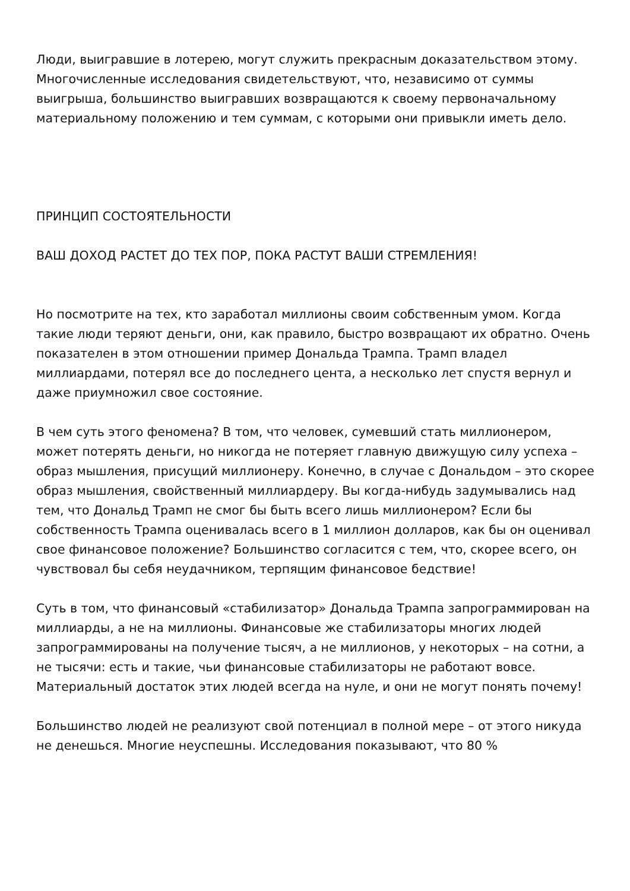Люди, выигравшие в лотерею, могут служить прекрасным доказательством этому. Многочисленные исследования свидетельствуют, что, независимо от суммы выигрыша, большинство выигравших возвращаются к своему первоначальному материальному положению и тем суммам, с которыми они привыкли иметь дело.
ПРИНЦИП СОСТОЯТЕЛЬНОСТИ
ВАШ ДОХОД РАСТЕТ ДО ТЕХ ПОР, ПОКА РАСТУТ ВАШИ СТРЕМЛЕНИЯ!
Но посмотрите на тех, кто заработал миллионы своим собственным умом. Когда такие люди теряют деньги, они, как правило, быстро возвращают их обратно. Очень показателен в этом отношении пример Дональда Трампа. Трамп владел миллиардами, потерял все до последнего цента, а несколько лет спустя вернул и даже приумножил свое состояние.
В чем суть этого феномена? В том, что человек, сумевший стать миллионером, может потерять деньги, но никогда не потеряет главную движущую силу успеха – образ мышления, присущий миллионеру. Конечно, в случае с Дональдом – это скорее образ мышления, свойственный миллиардеру. Вы когда-нибудь задумывались над тем, что Дональд Трамп не смог бы быть всего лишь миллионером? Если бы собственность Трампа оценивалась всего в 1 миллион долларов, как бы он оценивал свое финансовое положение? Большинство согласится с тем, что, скорее всего, он чувствовал бы себя неудачником, терпящим финансовое бедствие!
Суть в том, что финансовый «стабилизатор» Дональда Трампа запрограммирован на миллиарды, а не на миллионы. Финансовые же стабилизаторы многих людей запрограммированы на получение тысяч, а не миллионов, у некоторых – на сотни, а не тысячи: есть и такие, чьи финансовые стабилизаторы не работают вовсе. Материальный достаток этих людей всегда на нуле, и они не могут понять почему!
Большинство людей не реализуют свой потенциал в полной мере – от этого никуда не денешься. Многие неуспешны. Исследования показывают, что 80 %